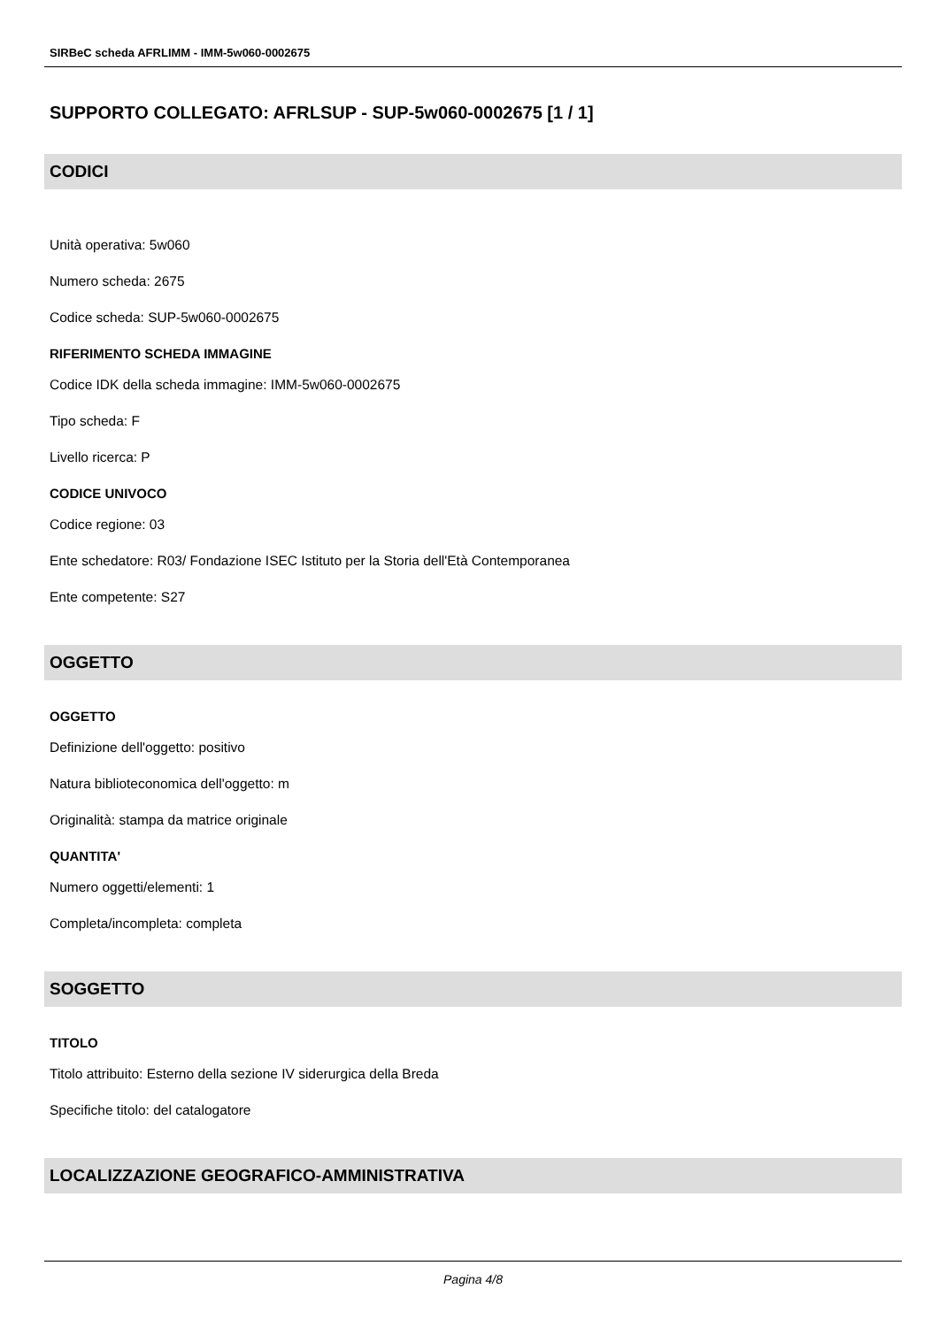SIRBeC scheda AFRLIMM - IMM-5w060-0002675
SUPPORTO COLLEGATO: AFRLSUP - SUP-5w060-0002675 [1 / 1]
CODICI
Unità operativa: 5w060
Numero scheda: 2675
Codice scheda: SUP-5w060-0002675
RIFERIMENTO SCHEDA IMMAGINE
Codice IDK della scheda immagine: IMM-5w060-0002675
Tipo scheda: F
Livello ricerca: P
CODICE UNIVOCO
Codice regione: 03
Ente schedatore: R03/ Fondazione ISEC Istituto per la Storia dell'Età Contemporanea
Ente competente: S27
OGGETTO
OGGETTO
Definizione dell'oggetto: positivo
Natura biblioteconomica dell'oggetto: m
Originalità: stampa da matrice originale
QUANTITA'
Numero oggetti/elementi: 1
Completa/incompleta: completa
SOGGETTO
TITOLO
Titolo attribuito: Esterno della sezione IV siderurgica della Breda
Specifiche titolo: del catalogatore
LOCALIZZAZIONE GEOGRAFICO-AMMINISTRATIVA
Pagina 4/8